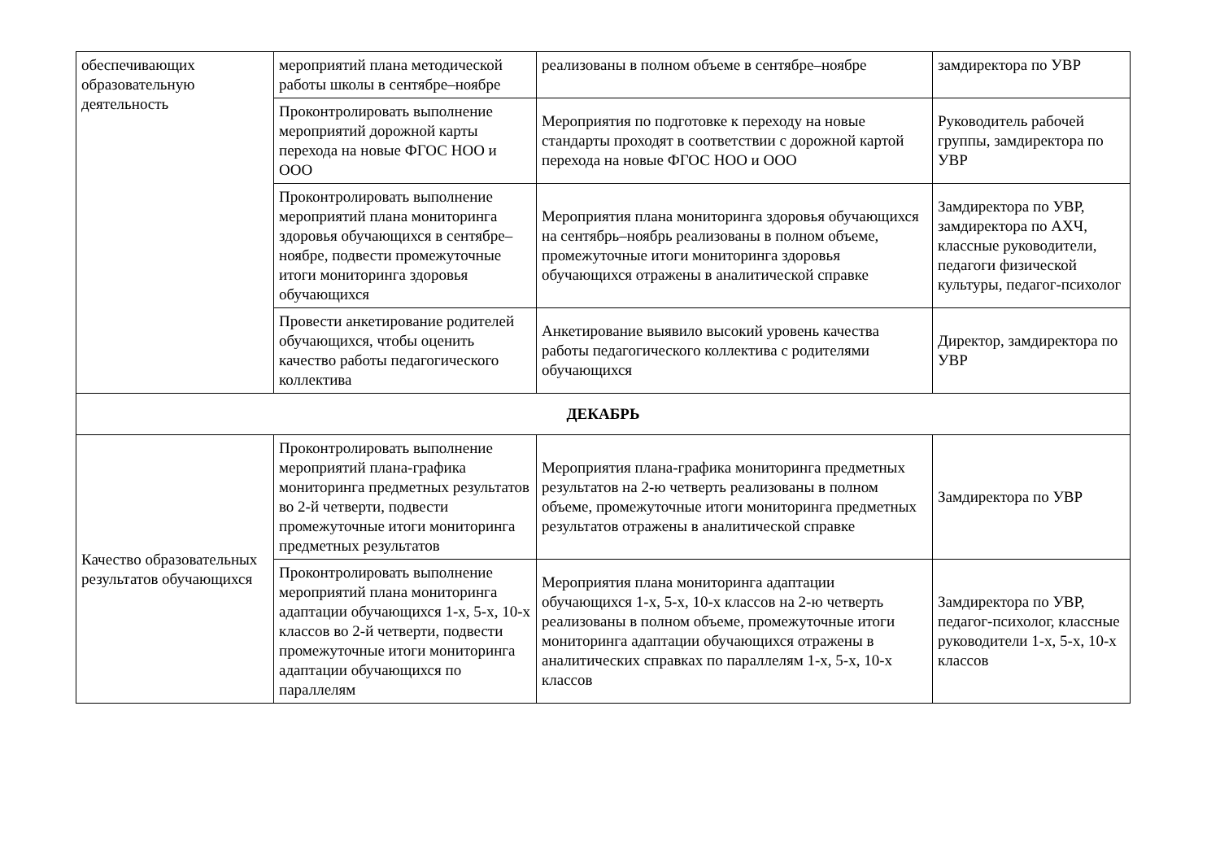| обеспечивающих образовательную деятельность | мероприятий плана методической работы школы в сентябре–ноябре | реализованы в полном объеме в сентябре–ноябре | замдиректора по УВР |
| | Проконтролировать выполнение мероприятий дорожной карты перехода на новые ФГОС НОО и ООО | Мероприятия по подготовке к переходу на новые стандарты проходят в соответствии с дорожной картой перехода на новые ФГОС НОО и ООО | Руководитель рабочей группы, замдиректора по УВР |
| | Проконтролировать выполнение мероприятий плана мониторинга здоровья обучающихся в сентябре–ноябре, подвести промежуточные итоги мониторинга здоровья обучающихся | Мероприятия плана мониторинга здоровья обучающихся на сентябрь–ноябрь реализованы в полном объеме, промежуточные итоги мониторинга здоровья обучающихся отражены в аналитической справке | Замдиректора по УВР, замдиректора по АХЧ, классные руководители, педагоги физической культуры, педагог-психолог |
| | Провести анкетирование родителей обучающихся, чтобы оценить качество работы педагогического коллектива | Анкетирование выявило высокий уровень качества работы педагогического коллектива с родителями обучающихся | Директор, замдиректора по УВР |
| ДЕКАБРЬ | | | |
| Качество образовательных результатов обучающихся | Проконтролировать выполнение мероприятий плана-графика мониторинга предметных результатов во 2-й четверти, подвести промежуточные итоги мониторинга предметных результатов | Мероприятия плана-графика мониторинга предметных результатов на 2-ю четверть реализованы в полном объеме, промежуточные итоги мониторинга предметных результатов отражены в аналитической справке | Замдиректора по УВР |
| | Проконтролировать выполнение мероприятий плана мониторинга адаптации обучающихся 1-х, 5-х, 10-х классов во 2-й четверти, подвести промежуточные итоги мониторинга адаптации обучающихся по параллелям | Мероприятия плана мониторинга адаптации обучающихся 1-х, 5-х, 10-х классов на 2-ю четверть реализованы в полном объеме, промежуточные итоги мониторинга адаптации обучающихся отражены в аналитических справках по параллелям 1-х, 5-х, 10-х классов | Замдиректора по УВР, педагог-психолог, классные руководители 1-х, 5-х, 10-х классов |